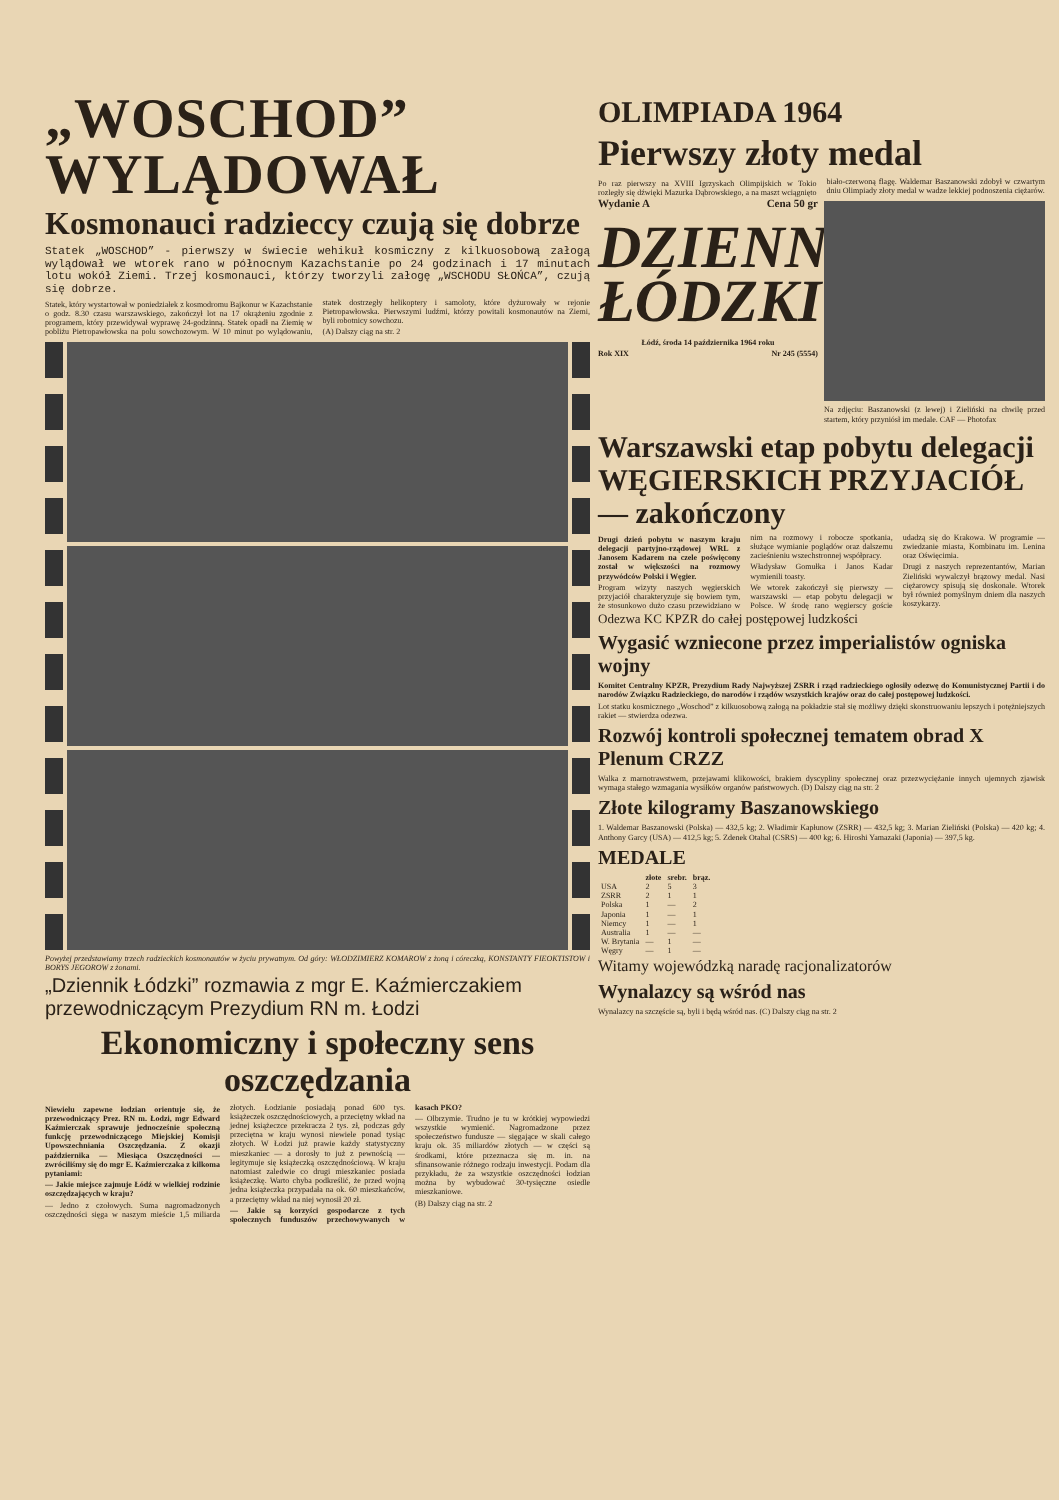„WOSCHOD” WYLĄDOWAŁ
Kosmonauci radzieccy czują się dobrze
Statek „WOSCHOD” - pierwszy w świecie wehikuł kosmiczny z kilkuosobową załogą wylądował we wtorek rano w północnym Kazachstanie po 24 godzinach i 17 minutach lotu wokół Ziemi. Trzej kosmonauci, którzy tworzyli załogę „WSCHODU SŁOŃCA”, czują się dobrze.
Statek, który wystartował w poniedziałek z kosmodromu Bajkonur w Kazachstanie o godz. 8.30 czasu warszawskiego, zakończył lot na 17 okrążeniu zgodnie z programem, który przewidywał wyprawę 24-godzinną. Statek opadł na Ziemię w pobliżu Pietropawłowska na polu sowchozowym. W 10 minut po wylądowaniu, statek dostrzegły helikoptery i samoloty, które dyżurowały w rejonie Pietropawłowska. Pierwszymi ludźmi, którzy powitali kosmonautów na Ziemi, byli robotnicy sowchozu.
(A) Dalszy ciąg na str. 2
Powyżej przedstawiamy trzech radzieckich kosmonautów w życiu prywatnym. Od góry: WŁODZIMIERZ KOMAROW z żoną i córeczką, KONSTANTY FIEOKTISTOW i BORYS JEGOROW z żonami.
„Dziennik Łódzki” rozmawia z mgr E. Kaźmierczakiem przewodniczącym Prezydium RN m. Łodzi
Ekonomiczny i społeczny sens oszczędzania
Niewielu zapewne łodzian orientuje się, że przewodniczący Prez. RN m. Łodzi, mgr Edward Kaźmierczak sprawuje jednocześnie społeczną funkcję przewodniczącego Miejskiej Komisji Upowszechniania Oszczędzania. Z okazji października — Miesiąca Oszczędności — zwróciliśmy się do mgr E. Kaźmierczaka z kilkoma pytaniami:
— Jakie miejsce zajmuje Łódź w wielkiej rodzinie oszczędzających w kraju?
— Jedno z czołowych. Suma nagromadzonych oszczędności sięga w naszym mieście 1,5 miliarda złotych. Łodzianie posiadają ponad 600 tys. książeczek oszczędnościowych, a przeciętny wkład na jednej książeczce przekracza 2 tys. zł, podczas gdy przeciętna w kraju wynosi niewiele ponad tysiąc złotych. W Łodzi już prawie każdy statystyczny mieszkaniec — a dorosły to już z pewnością — legitymuje się książeczką oszczędnościową. W kraju natomiast zaledwie co drugi mieszkaniec posiada książeczkę. Warto chyba podkreślić, że przed wojną jedna książeczka przypadała na ok. 60 mieszkańców, a przeciętny wkład na niej wynosił 20 zł.
— Jakie są korzyści gospodarcze z tych społecznych funduszów przechowywanych w kasach PKO?
— Olbrzymie. Trudno je tu w krótkiej wypowiedzi wszystkie wymienić. Nagromadzone przez społeczeństwo fundusze — sięgające w skali całego kraju ok. 35 miliardów złotych — w części są środkami, które przeznacza się m. in. na sfinansowanie różnego rodzaju inwestycji. Podam dla przykładu, że za wszystkie oszczędności łodzian można by wybudować 30-tysięczne osiedle mieszkaniowe.
(B) Dalszy ciąg na str. 2
OLIMPIADA 1964
Pierwszy złoty medal
Po raz pierwszy na XVIII Igrzyskach Olimpijskich w Tokio rozległy się dźwięki Mazurka Dąbrowskiego, a na maszt wciągnięto biało-czerwoną flagę. Waldemar Baszanowski zdobył w czwartym dniu Olimpiady złoty medal w wadze lekkiej podnoszenia ciężarów.
Wydanie A Cena 50 gr
DZIENNIK ŁÓDZKI
Łódź, środa 14 października 1964 roku
Rok XIX Nr 245 (5554)
Na zdjęciu: Baszanowski (z lewej) i Zieliński na chwilę przed startem, który przyniósł im medale. CAF — Photofax
Warszawski etap pobytu delegacji WĘGIERSKICH PRZYJACIÓŁ — zakończony
Drugi dzień pobytu w naszym kraju delegacji partyjno-rządowej WRL z Janosem Kadarem na czele poświęcony został w większości na rozmowy przywódców Polski i Węgier.
Program wizyty naszych węgierskich przyjaciół charakteryzuje się bowiem tym, że stosunkowo dużo czasu przewidziano w nim na rozmowy i robocze spotkania, służące wymianie poglądów oraz dalszemu zacieśnieniu wszechstronnej współpracy.
Władysław Gomułka i Janos Kadar wymienili toasty.
We wtorek zakończył się pierwszy — warszawski — etap pobytu delegacji w Polsce. W środę rano węgierscy goście udadzą się do Krakowa. W programie — zwiedzanie miasta, Kombinatu im. Lenina oraz Oświęcimia.
Drugi z naszych reprezentantów, Marian Zieliński wywalczył brązowy medal. Nasi ciężarowcy spisują się doskonale. Wtorek był również pomyślnym dniem dla naszych koszykarzy.
Odezwa KC KPZR do całej postępowej ludzkości
Wygasić wzniecone przez imperialistów ogniska wojny
Komitet Centralny KPZR, Prezydium Rady Najwyższej ZSRR i rząd radzieckiego ogłosiły odezwę do Komunistycznej Partii i do narodów Związku Radzieckiego, do narodów i rządów wszystkich krajów oraz do całej postępowej ludzkości.
Lot statku kosmicznego „Woschod” z kilkuosobową załogą na pokładzie stał się możliwy dzięki skonstruowaniu lepszych i potężniejszych rakiet — stwierdza odezwa.
Rozwój kontroli społecznej tematem obrad X Plenum CRZZ
Walka z marnotrawstwem, przejawami klikowości, brakiem dyscypliny społecznej oraz przezwyciężanie innych ujemnych zjawisk wymaga stałego wzmagania wysiłków organów państwowych. (D) Dalszy ciąg na str. 2
Złote kilogramy Baszanowskiego
1. Waldemar Baszanowski (Polska) — 432,5 kg; 2. Władimir Kapłunow (ZSRR) — 432,5 kg; 3. Marian Zieliński (Polska) — 420 kg; 4. Anthony Garcy (USA) — 412,5 kg; 5. Zdenek Otahal (CSRS) — 400 kg; 6. Hiroshi Yamazaki (Japonia) — 397,5 kg.
MEDALE
| | złote | srebr. | brąz. |
| --- | --- | --- | --- |
| USA | 2 | 5 | 3 |
| ZSRR | 2 | 1 | 1 |
| Polska | 1 | — | 2 |
| Japonia | 1 | — | 1 |
| Niemcy | 1 | — | 1 |
| Australia | 1 | — | — |
| W. Brytania | — | 1 | — |
| Węgry | — | 1 | — |
Witamy wojewódzką naradę racjonalizatorów
Wynalazcy są wśród nas
Wynalazcy na szczęście są, byli i będą wśród nas. (C) Dalszy ciąg na str. 2